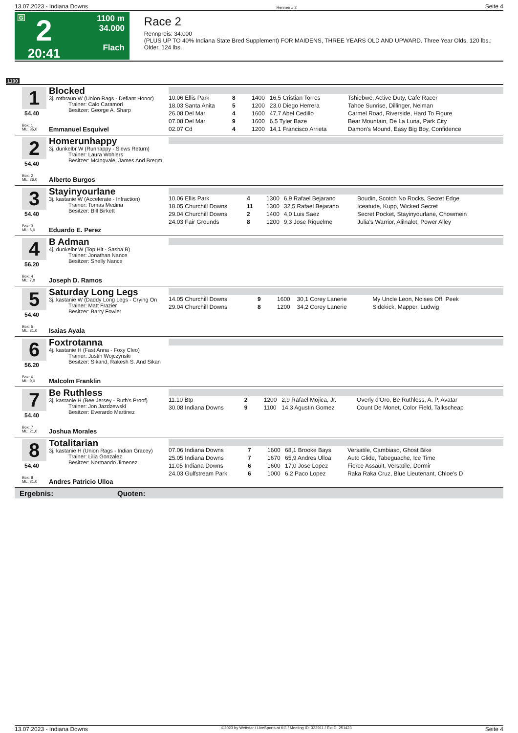13.07.2023 - Indiana Downs Rennen # 2 Seite 4
G
2
20:41
1100 m
34.000
Flach
Race 2
Rennpreis: 34.000
(PLUS UP TO 40% Indiana State Bred Supplement) FOR MAIDENS, THREE YEARS OLD AND UPWARD. Three Year Olds, 120 lbs.; Older, 124 lbs.
1100
1
54.40
Box: 1
ML: 35,0
Blocked
3j. rotbraun W (Union Rags - Defiant Honor)
Trainer: Caio Caramori
Besitzer: George A. Sharp
Emmanuel Esquivel
| 10.06 Ellis Park | 8 | 1400 | 16,5 Cristian Torres | Tshiebwe, Active Duty, Cafe Racer |
| 18.03 Santa Anita | 5 | 1200 | 23,0 Diego Herrera | Tahoe Sunrise, Dillinger, Neiman |
| 26.08 Del Mar | 4 | 1600 | 47,7 Abel Cedillo | Carmel Road, Riverside, Hard To Figure |
| 07.08 Del Mar | 9 | 1600 | 6,5 Tyler Baze | Bear Mountain, De La Luna, Park City |
| 02.07 Cd | 4 | 1200 | 14,1 Francisco Arrieta | Damon's Mound, Easy Big Boy, Confidence |
2
54.40
Box: 2
ML: 26,0
Homerunhappy
3j. dunkelbr W (Runhappy - Slews Return)
Trainer: Laura Wohlers
Besitzer: McIngvale, James And Bregm
Alberto Burgos
3
54.40
Box: 3
ML: 6,0
Stayinyourlane
3j. kastanie W (Accelerate - Infraction)
Trainer: Tomas Medina
Besitzer: Bill Birkett
Eduardo E. Perez
| 10.06 Ellis Park | 4 | 1300 | 6,9 Rafael Bejarano | Boudin, Scotch No Rocks, Secret Edge |
| 18.05 Churchill Downs | 11 | 1300 | 32,5 Rafael Bejarano | Iceatude, Kupp, Wicked Secret |
| 29.04 Churchill Downs | 2 | 1400 | 4,0 Luis Saez | Secret Pocket, Stayinyourlane, Chowmein |
| 24.03 Fair Grounds | 8 | 1200 | 9,3 Jose Riquelme | Julia's Warrior, Alilnalot, Power Alley |
4
56.20
Box: 4
ML: 7,0
B Adman
4j. dunkelbr W (Top Hit - Sasha B)
Trainer: Jonathan Nance
Besitzer: Shelly Nance
Joseph D. Ramos
5
54.40
Box: 5
ML: 31,0
Saturday Long Legs
3j. kastanie W (Daddy Long Legs - Crying On
Trainer: Matt Frazier
Besitzer: Barry Fowler
Isaias Ayala
| 14.05 Churchill Downs | 9 | 1600 | 30,1 Corey Lanerie | My Uncle Leon, Noises Off, Peek |
| 29.04 Churchill Downs | 8 | 1200 | 34,2 Corey Lanerie | Sidekick, Mapper, Ludwig |
6
56.20
Box: 6
ML: 9,0
Foxtrotanna
4j. kastanie H (Fast Anna - Foxy Cleo)
Trainer: Justin Wojczynski
Besitzer: Sikand, Rakesh S. And Sikan
Malcolm Franklin
7
54.40
Box: 7
ML: 21,0
Be Ruthless
3j. kastanie H (Bee Jersey - Ruth's Proof)
Trainer: Jon Jazdzewski
Besitzer: Everardo Martinez
Joshua Morales
| 11.10 Btp | 2 | 1200 | 2,9 Rafael Mojica, Jr. | Overly d'Oro, Be Ruthless, A. P. Avatar |
| 30.08 Indiana Downs | 9 | 1100 | 14,3 Agustin Gomez | Count De Monet, Color Field, Talkscheap |
8
54.40
Box: 8
ML: 31,0
Totalitarian
3j. kastanie H (Union Rags - Indian Gracey)
Trainer: Lilia Gonzalez
Besitzer: Normando Jimenez
Andres Patricio Ulloa
| 07.06 Indiana Downs | 7 | 1600 | 68,1 Brooke Bays | Versatile, Cambiaso, Ghost Bike |
| 25.05 Indiana Downs | 7 | 1670 | 65,9 Andres Ulloa | Auto Glide, Tabeguache, Ice Time |
| 11.05 Indiana Downs | 6 | 1600 | 17,0 Jose Lopez | Fierce Assault, Versatile, Dormir |
| 24.03 Gulfstream Park | 6 | 1000 | 6,2 Paco Lopez | Raka Raka Cruz, Blue Lieutenant, Chloe's D |
Ergebnis: Quoten:
13.07.2023 - Indiana Downs ©2023 by Wettstar / LiveSports.at KG / Meeting ID: 322911 / ExtID: 251423 Seite 4